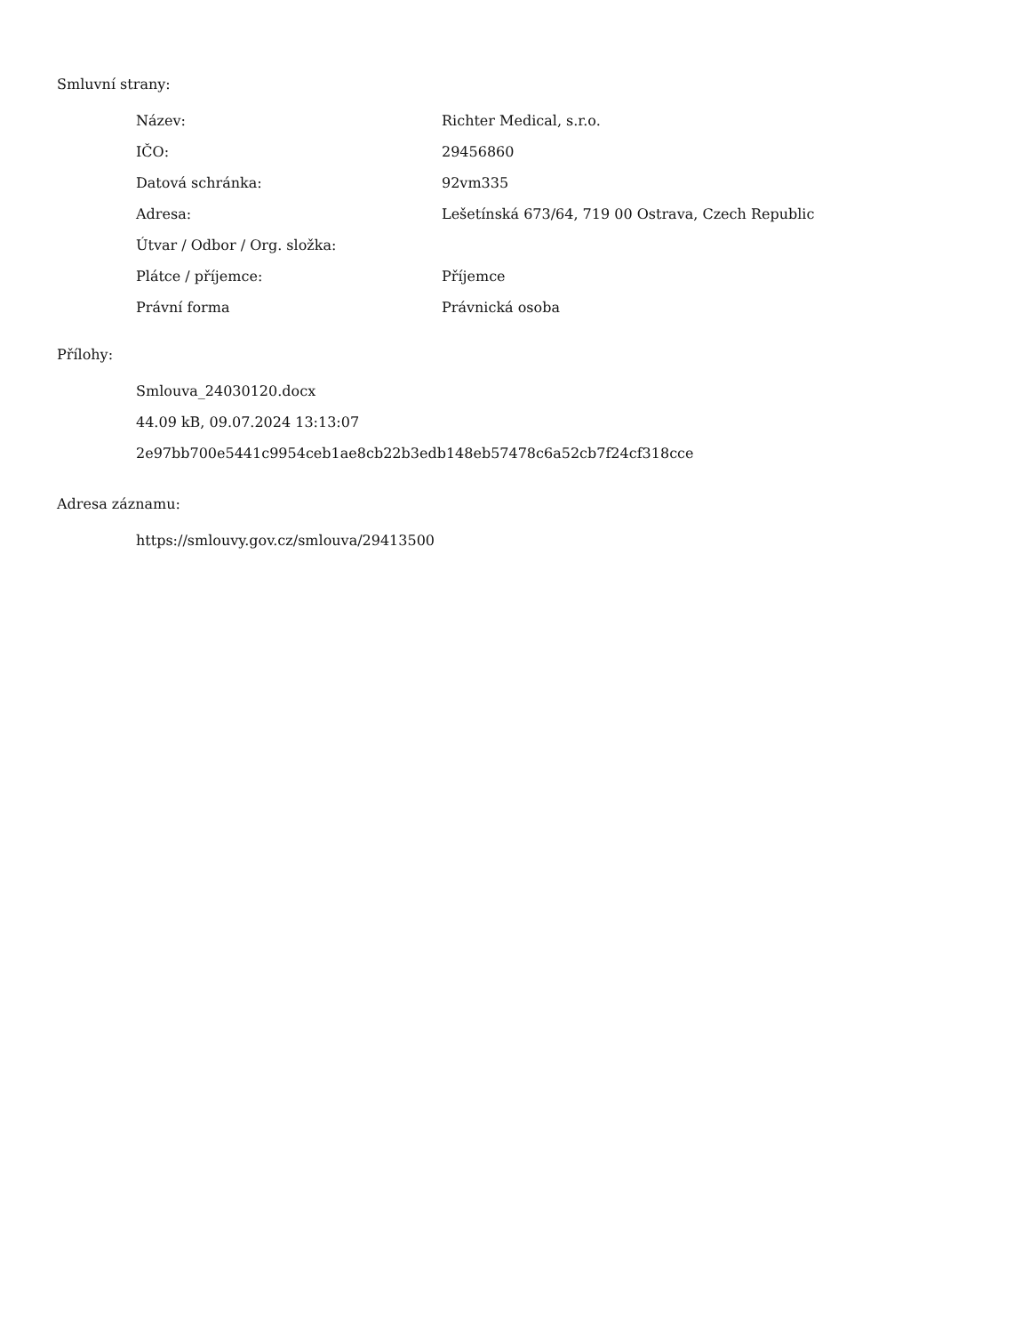Smluvní strany:
| Název: | Richter Medical, s.r.o. |
| IČO: | 29456860 |
| Datová schránka: | 92vm335 |
| Adresa: | Lešetínská 673/64, 719 00 Ostrava, Czech Republic |
| Útvar / Odbor / Org. složka: | |
| Plátce / příjemce: | Příjemce |
| Právní forma | Právnická osoba |
Přílohy:
Smlouva_24030120.docx
44.09 kB, 09.07.2024 13:13:07
2e97bb700e5441c9954ceb1ae8cb22b3edb148eb57478c6a52cb7f24cf318cce
Adresa záznamu:
https://smlouvy.gov.cz/smlouva/29413500